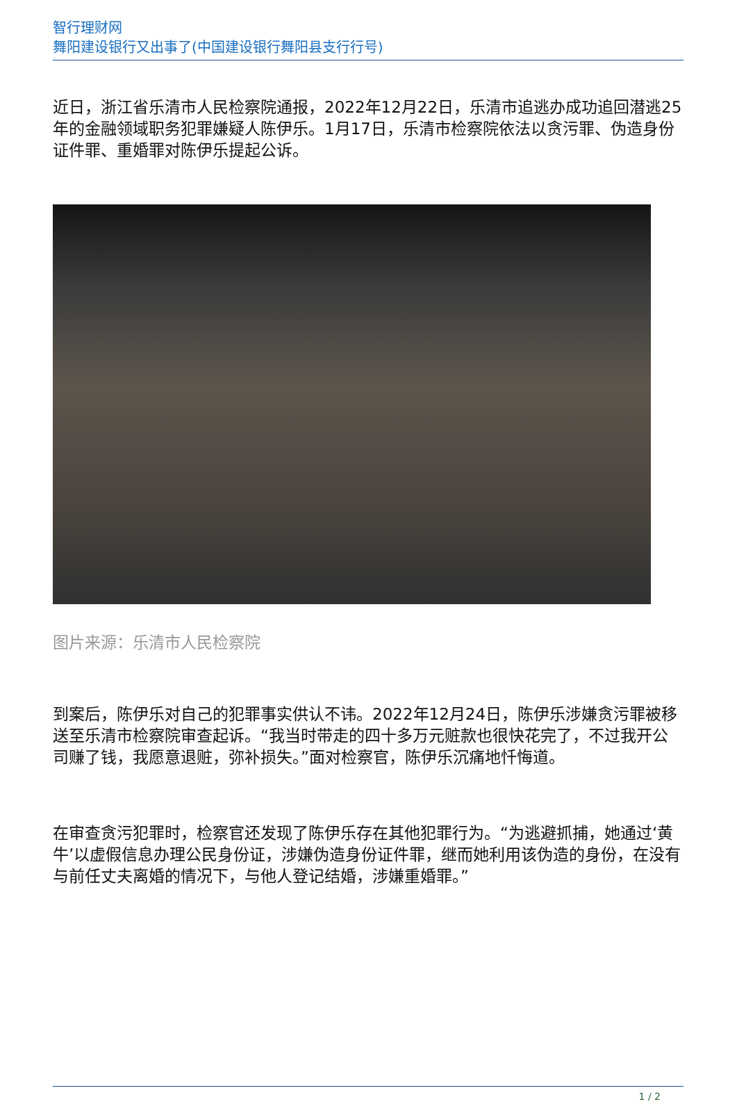智行理财网
舞阳建设银行又出事了(中国建设银行舞阳县支行行号)
近日，浙江省乐清市人民检察院通报，2022年12月22日，乐清市追逃办成功追回潜逃25年的金融领域职务犯罪嫌疑人陈伊乐。1月17日，乐清市检察院依法以贪污罪、伪造身份证件罪、重婚罪对陈伊乐提起公诉。
图片来源：乐清市人民检察院
到案后，陈伊乐对自己的犯罪事实供认不讳。2022年12月24日，陈伊乐涉嫌贪污罪被移送至乐清市检察院审查起诉。“我当时带走的四十多万元赃款也很快花完了，不过我开公司赚了钱，我愿意退赃，弥补损失。”面对检察官，陈伊乐沉痛地忏悔道。
在审查贪污犯罪时，检察官还发现了陈伊乐存在其他犯罪行为。“为逃避抓捕，她通过‘黄牛’以虚假信息办理公民身份证，涉嫌伪造身份证件罪，继而她利用该伪造的身份，在没有与前任丈夫离婚的情况下，与他人登记结婚，涉嫌重婚罪。”
1 / 2